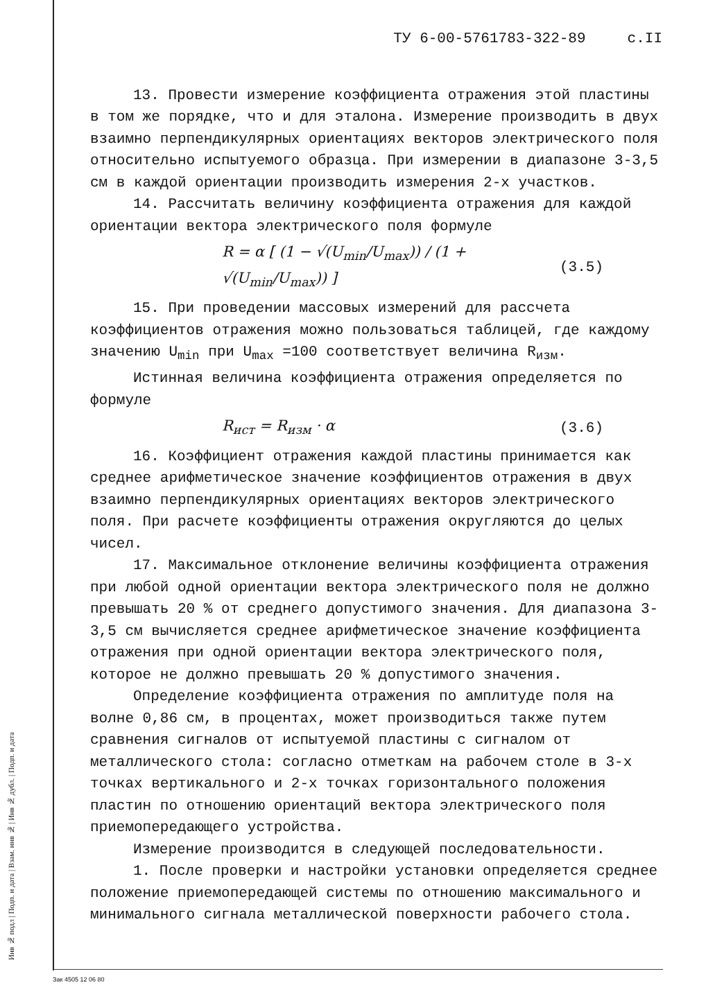Инв № подл | Подп. и дата | Взам. инв № | Инв № дубл. | Подп. и дата
ТУ 6-00-5761783-322-89 с.II
13. Провести измерение коэффициента отражения этой пластины в том же порядке, что и для эталона. Измерение производить в двух взаимно перпендикулярных ориентациях векторов электрического поля относительно испытуемого образца. При измерении в диапазоне 3-3,5 см в каждой ориентации производить измерения 2-х участков.
14. Рассчитать величину коэффициента отражения для каждой ориентации вектора электрического поля формуле
R = α [ (1 − √(U<sub>min</sub>/U<sub>max</sub>)) / (1 + √(U<sub>min</sub>/U<sub>max</sub>)) ] (3.5)
15. При проведении массовых измерений для рассчета коэффициентов отражения можно пользоваться таблицей, где каждому значению U<sub>min</sub> при U<sub>max</sub> =100 соответствует величина R<sub>изм</sub>.
Истинная величина коэффициента отражения определяется по формуле
R<sub>ист</sub> = R<sub>изм</sub> · α (3.6)
16. Коэффициент отражения каждой пластины принимается как среднее арифметическое значение коэффициентов отражения в двух взаимно перпендикулярных ориентациях векторов электрического поля. При расчете коэффициенты отражения округляются до целых чисел.
17. Максимальное отклонение величины коэффициента отражения при любой одной ориентации вектора электрического поля не должно превышать 20 % от среднего допустимого значения. Для диапазона 3-3,5 см вычисляется среднее арифметическое значение коэффициента отражения при одной ориентации вектора электрического поля, которое не должно превышать 20 % допустимого значения.
Определение коэффициента отражения по амплитуде поля на волне 0,86 см, в процентах, может производиться также путем сравнения сигналов от испытуемой пластины с сигналом от металлического стола: согласно отметкам на рабочем столе в 3-х точках вертикального и 2-х точках горизонтального положения пластин по отношению ориентаций вектора электрического поля приемопередающего устройства.
Измерение производится в следующей последовательности.
1. После проверки и настройки установки определяется среднее положение приемопередающей системы по отношению максимального и минимального сигнала металлической поверхности рабочего стола.
Зак 4505 12 06 80